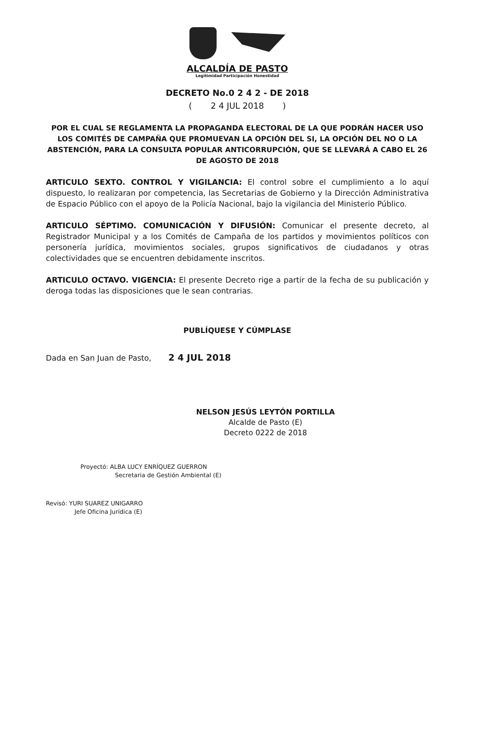ALCALDÍA DE PASTO
Legitimidad Participación Honestidad
DECRETO No.0 2 4 2 - DE 2018
( 2 4 JUL 2018 )
POR EL CUAL SE REGLAMENTA LA PROPAGANDA ELECTORAL DE LA QUE PODRÁN HACER USO LOS COMITÉS DE CAMPAÑA QUE PROMUEVAN LA OPCIÓN DEL SI, LA OPCIÓN DEL NO O LA ABSTENCIÓN, PARA LA CONSULTA POPULAR ANTICORRUPCIÓN, QUE SE LLEVARÁ A CABO EL 26 DE AGOSTO DE 2018
ARTICULO SEXTO. CONTROL Y VIGILANCIA: El control sobre el cumplimiento a lo aquí dispuesto, lo realizaran por competencia, las Secretarias de Gobierno y la Dirección Administrativa de Espacio Público con el apoyo de la Policía Nacional, bajo la vigilancia del Ministerio Público.
ARTICULO SÉPTIMO. COMUNICACIÓN Y DIFUSIÓN: Comunicar el presente decreto, al Registrador Municipal y a los Comités de Campaña de los partidos y movimientos políticos con personería jurídica, movimientos sociales, grupos significativos de ciudadanos y otras colectividades que se encuentren debidamente inscritos.
ARTICULO OCTAVO. VIGENCIA: El presente Decreto rige a partir de la fecha de su publicación y deroga todas las disposiciones que le sean contrarias.
PUBLÍQUESE Y CÚMPLASE
Dada en San Juan de Pasto, 2 4 JUL 2018
NELSON JESÚS LEYTÓN PORTILLA
Alcalde de Pasto (E)
Decreto 0222 de 2018
Proyectó: ALBA LUCY ENRÍQUEZ GUERRON
Secretaria de Gestión Ambiental (E)
Revisó: YURI SUAREZ UNIGARRO
Jefe Oficina Jurídica (E)